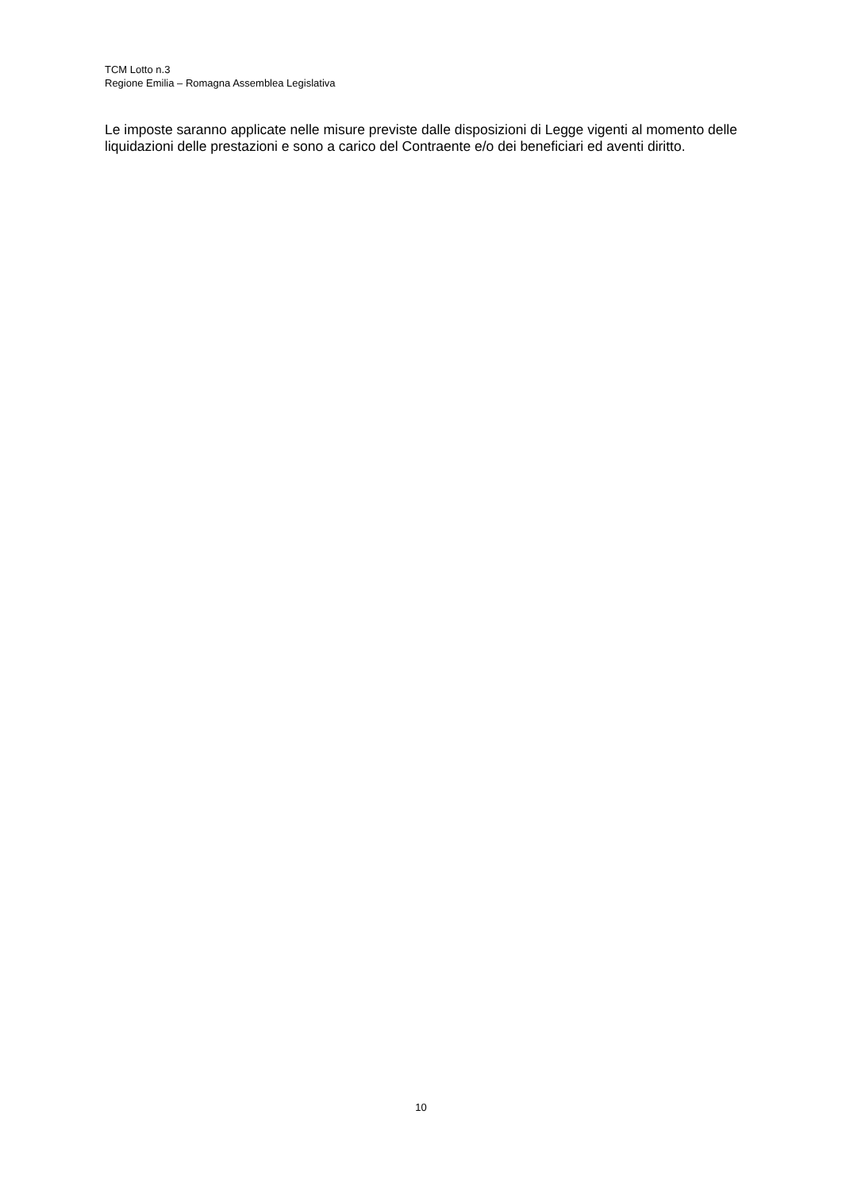TCM Lotto n.3
Regione Emilia – Romagna Assemblea Legislativa
Le imposte saranno applicate nelle misure previste dalle disposizioni di Legge vigenti al momento delle liquidazioni delle prestazioni e sono a carico del Contraente e/o dei beneficiari ed aventi diritto.
10